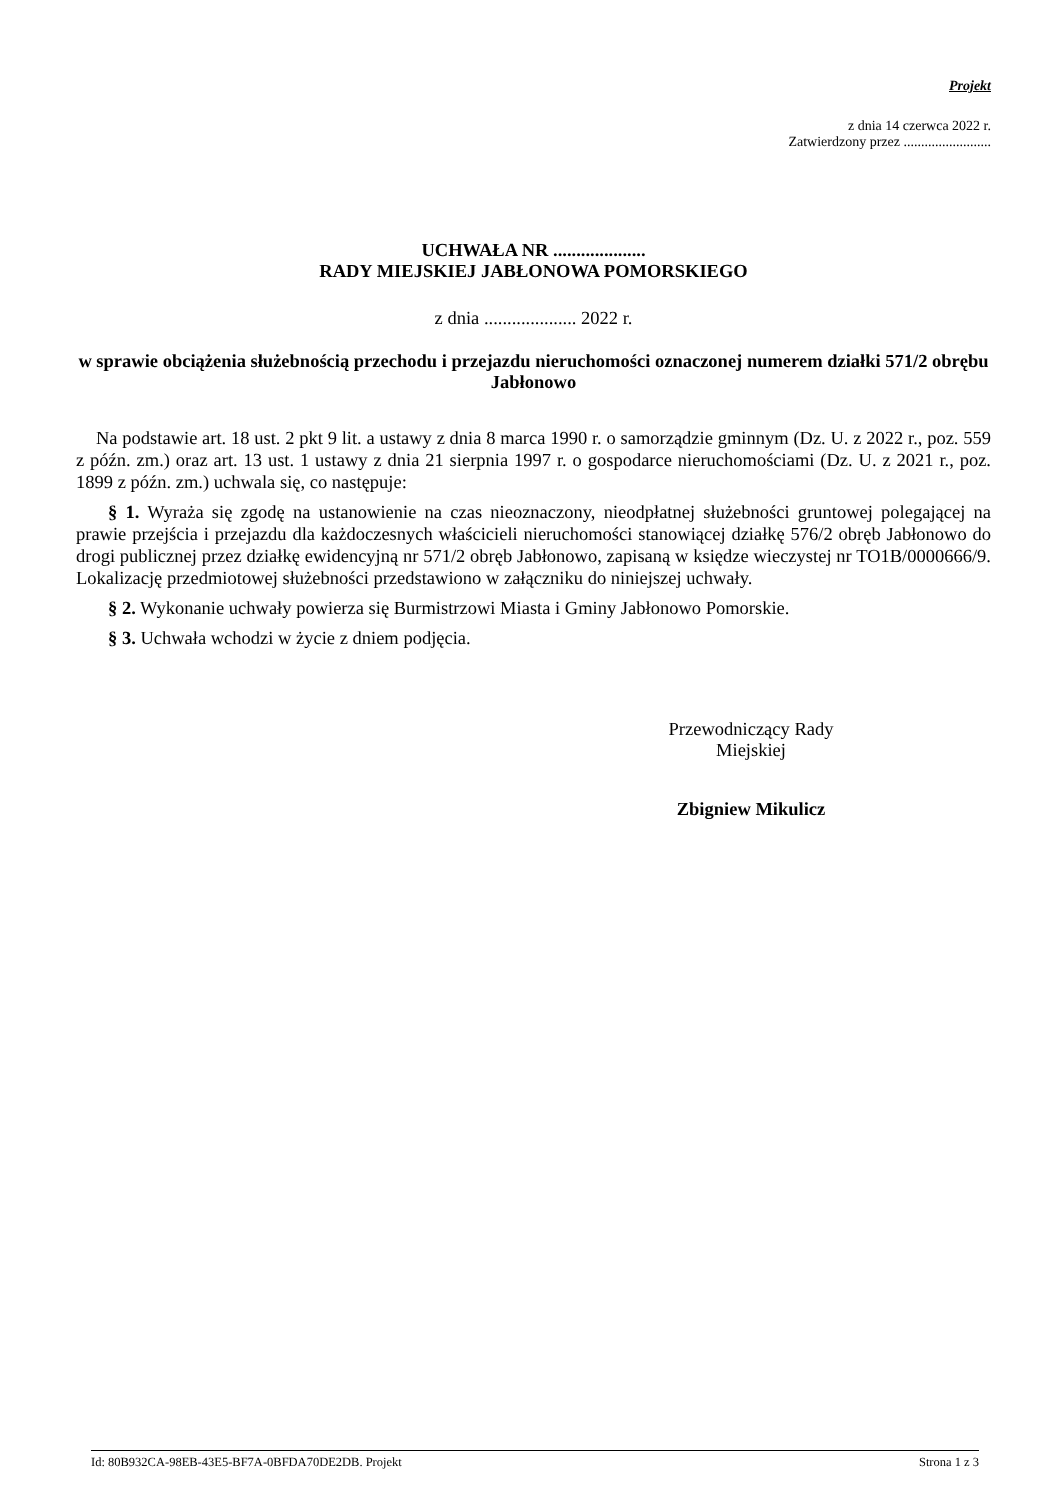Projekt
z dnia 14 czerwca 2022 r.
Zatwierdzony przez .........................
UCHWAŁA NR ....................
RADY MIEJSKIEJ JABŁONOWA POMORSKIEGO
z dnia .................... 2022 r.
w sprawie obciążenia służebnością przechodu i przejazdu nieruchomości oznaczonej numerem działki 571/2 obrębu Jabłonowo
Na podstawie art. 18 ust. 2 pkt 9 lit. a ustawy z dnia 8 marca 1990 r. o samorządzie gminnym (Dz. U. z 2022 r., poz. 559 z późn. zm.) oraz art. 13 ust. 1 ustawy z dnia 21 sierpnia 1997 r. o gospodarce nieruchomościami (Dz. U. z 2021 r., poz. 1899 z późn. zm.) uchwala się, co następuje:
§ 1. Wyraża się zgodę na ustanowienie na czas nieoznaczony, nieodpłatnej służebności gruntowej polegającej na prawie przejścia i przejazdu dla każdoczesnych właścicieli nieruchomości stanowiącej działkę 576/2 obręb Jabłonowo do drogi publicznej przez działkę ewidencyjną nr 571/2 obręb Jabłonowo, zapisaną w księdze wieczystej nr TO1B/0000666/9. Lokalizację przedmiotowej służebności przedstawiono w załączniku do niniejszej uchwały.
§ 2. Wykonanie uchwały powierza się Burmistrzowi Miasta i Gminy Jabłonowo Pomorskie.
§ 3. Uchwała wchodzi w życie z dniem podjęcia.
Przewodniczący Rady
Miejskiej
Zbigniew Mikulicz
Id: 80B932CA-98EB-43E5-BF7A-0BFDA70DE2DB. Projekt Strona 1 z 3